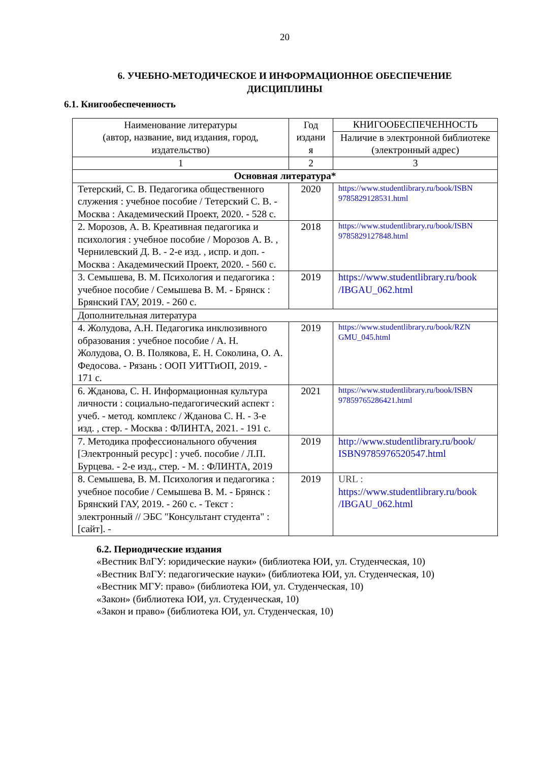20
6. УЧЕБНО-МЕТОДИЧЕСКОЕ И ИНФОРМАЦИОННОЕ ОБЕСПЕЧЕНИЕ ДИСЦИПЛИНЫ
6.1. Книгообеспеченность
| Наименование литературы (автор, название, вид издания, город, издательство) | Год издани я | КНИГООБЕСПЕЧЕННОСТЬ |
| --- | --- | --- |
| | | Наличие в электронной библиотеке (электронный адрес) |
| 1 | 2 | 3 |
| Основная литература* | | |
| Тетерский, С. В. Педагогика общественного служения : учебное пособие / Тетерский С. В. - Москва : Академический Проект, 2020. - 528 с. | 2020 | https://www.studentlibrary.ru/book/ISBN 9785829128531.html |
| 2. Морозов, А. В. Креативная педагогика и психология : учебное пособие / Морозов А. В. , Чернилевский Д. В. - 2-е изд. , испр. и доп. - Москва : Академический Проект, 2020. - 560 с. | 2018 | https://www.studentlibrary.ru/book/ISBN 9785829127848.html |
| 3. Семышева, В. М. Психология и педагогика : учебное пособие / Семышева В. М. - Брянск : Брянский ГАУ, 2019. - 260 с. | 2019 | https://www.studentlibrary.ru/book /IBGAU_062.html |
| Дополнительная литература | | |
| 4. Жолудова, А.Н. Педагогика инклюзивного образования : учебное пособие / А. Н. Жолудова, О. В. Полякова, Е. Н. Соколина, О. А. Федосова. - Рязань : ООП УИТТиОП, 2019. - 171 с. | 2019 | https://www.studentlibrary.ru/book/RZN GMU_045.html |
| 6. Жданова, С. Н. Информационная культура личности : социально-педагогический аспект : учеб. - метод. комплекс / Жданова С. Н. - 3-е изд. , стер. - Москва : ФЛИНТА, 2021. - 191 с. | 2021 | https://www.studentlibrary.ru/book/ISBN 97859765286421.html |
| 7. Методика профессионального обучения [Электронный ресурс] : учеб. пособие / Л.П. Бурцева. - 2-е изд., стер. - М. : ФЛИНТА, 2019 | 2019 | http://www.studentlibrary.ru/book/ ISBN9785976520547.html |
| 8. Семышева, В. М. Психология и педагогика : учебное пособие / Семышева В. М. - Брянск : Брянский ГАУ, 2019. - 260 с. - Текст : электронный // ЭБС "Консультант студента" : [сайт]. - | 2019 | URL : https://www.studentlibrary.ru/book /IBGAU_062.html |
6.2. Периодические издания
«Вестник ВлГУ: юридические науки» (библиотека ЮИ, ул. Студенческая, 10)
«Вестник ВлГУ: педагогические науки» (библиотека ЮИ, ул. Студенческая, 10)
«Вестник МГУ: право» (библиотека ЮИ, ул. Студенческая, 10)
«Закон» (библиотека ЮИ, ул. Студенческая, 10)
«Закон и право» (библиотека ЮИ, ул. Студенческая, 10)